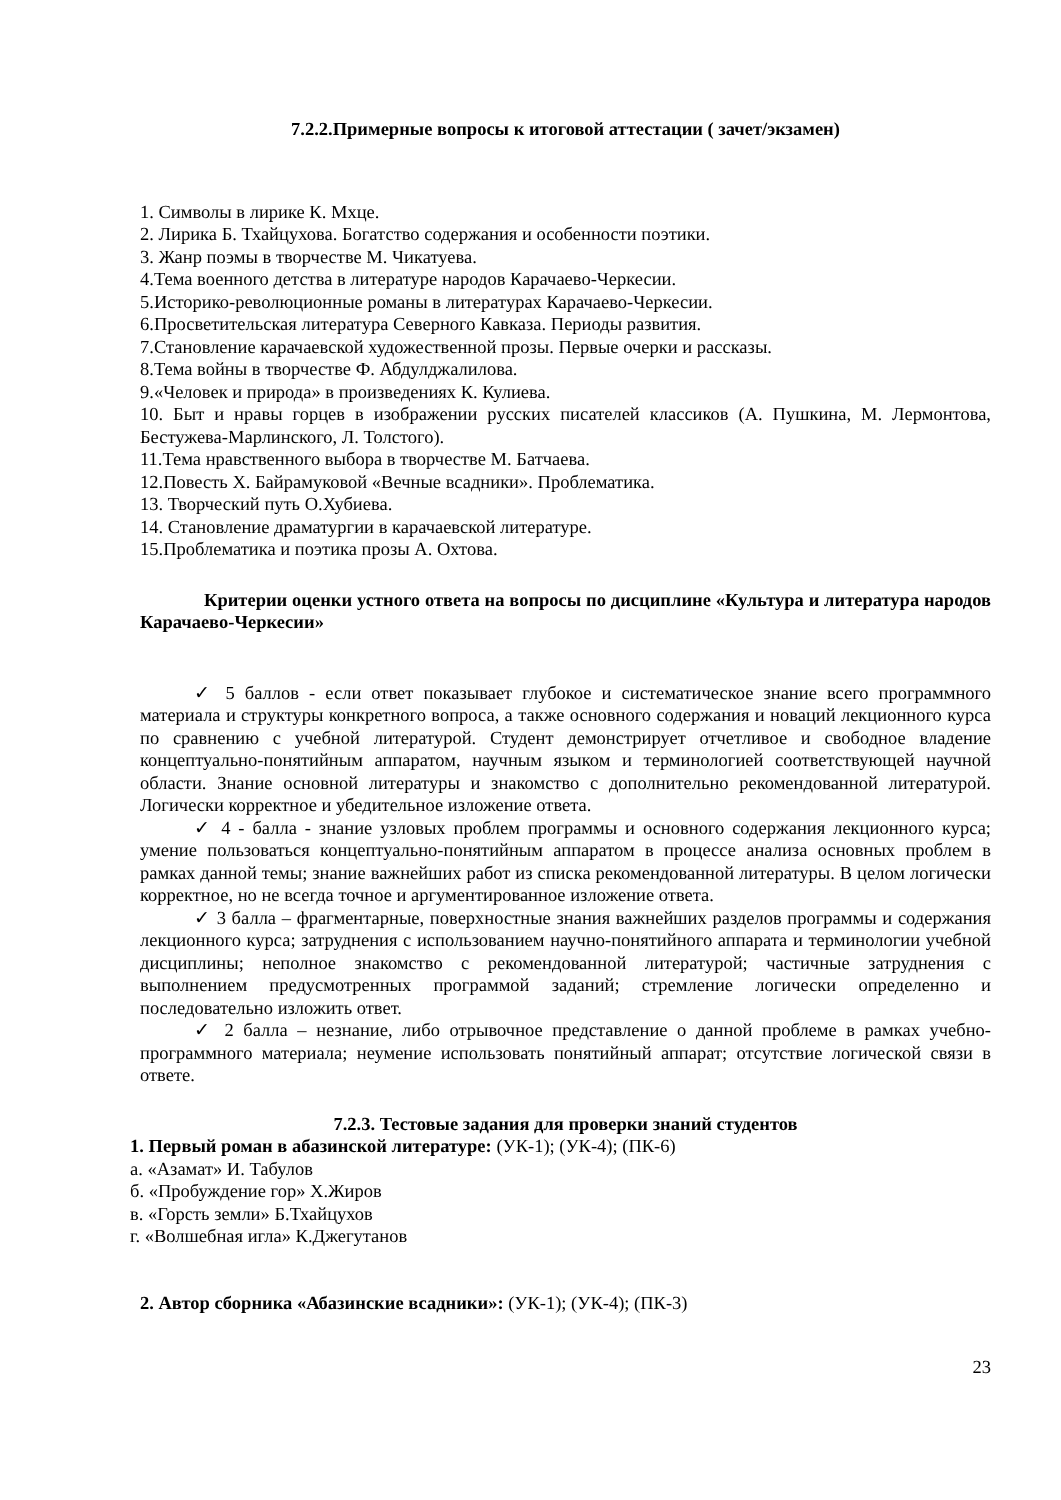7.2.2.Примерные вопросы к итоговой аттестации ( зачет/экзамен)
1. Символы в лирике К. Мхце.
2. Лирика Б. Тхайцухова. Богатство содержания и особенности поэтики.
3. Жанр поэмы в творчестве М. Чикатуева.
4.Тема военного детства в литературе народов Карачаево-Черкесии.
5.Историко-революционные романы в литературах Карачаево-Черкесии.
6.Просветительская литература Северного Кавказа. Периоды развития.
7.Становление карачаевской художественной прозы. Первые очерки и рассказы.
8.Тема войны в творчестве Ф. Абдулджалилова.
9.«Человек и природа» в произведениях К. Кулиева.
10. Быт и нравы горцев в изображении русских писателей классиков (А. Пушкина, М. Лермонтова, Бестужева-Марлинского, Л. Толстого).
11.Тема нравственного выбора в творчестве М. Батчаева.
12.Повесть Х. Байрамуковой «Вечные всадники». Проблематика.
13. Творческий путь О.Хубиева.
14. Становление драматургии в карачаевской литературе.
15.Проблематика и поэтика прозы А. Охтова.
Критерии оценки устного ответа на вопросы по дисциплине «Культура и литература народов Карачаево-Черкесии»
✓ 5 баллов - если ответ показывает глубокое и систематическое знание всего программного материала и структуры конкретного вопроса, а также основного содержания и новаций лекционного курса по сравнению с учебной литературой. Студент демонстрирует отчетливое и свободное владение концептуально-понятийным аппаратом, научным языком и терминологией соответствующей научной области. Знание основной литературы и знакомство с дополнительно рекомендованной литературой. Логически корректное и убедительное изложение ответа.
✓ 4 - балла - знание узловых проблем программы и основного содержания лекционного курса; умение пользоваться концептуально-понятийным аппаратом в процессе анализа основных проблем в рамках данной темы; знание важнейших работ из списка рекомендованной литературы. В целом логически корректное, но не всегда точное и аргументированное изложение ответа.
✓ 3 балла – фрагментарные, поверхностные знания важнейших разделов программы и содержания лекционного курса; затруднения с использованием научно-понятийного аппарата и терминологии учебной дисциплины; неполное знакомство с рекомендованной литературой; частичные затруднения с выполнением предусмотренных программой заданий; стремление логически определенно и последовательно изложить ответ.
✓ 2 балла – незнание, либо отрывочное представление о данной проблеме в рамках учебно-программного материала; неумение использовать понятийный аппарат; отсутствие логической связи в ответе.
7.2.3. Тестовые задания для проверки знаний студентов
1. Первый роман в абазинской литературе: (УК-1); (УК-4); (ПК-6)
а. «Азамат» И. Табулов
б. «Пробуждение гор» Х.Жиров
в. «Горсть земли» Б.Тхайцухов
г. «Волшебная игла» К.Джегутанов
2. Автор сборника «Абазинские всадники»: (УК-1); (УК-4); (ПК-3)
23